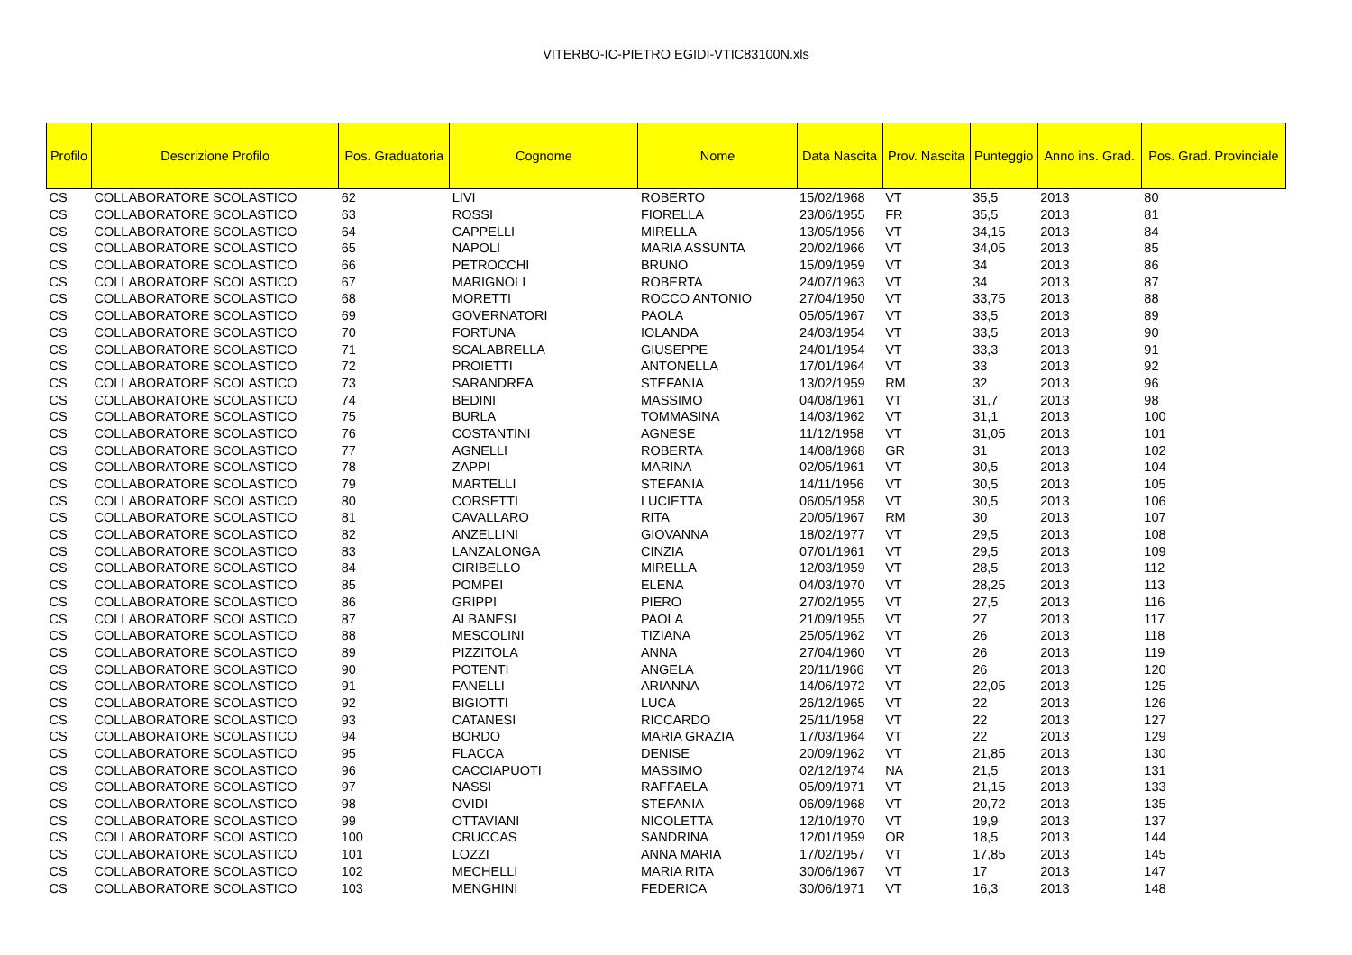VITERBO-IC-PIETRO EGIDI-VTIC83100N.xls
| Profilo | Descrizione Profilo | Pos. Graduatoria | Cognome | Nome | Data Nascita | Prov. Nascita | Punteggio | Anno ins. Grad. | Pos. Grad. Provinciale |
| --- | --- | --- | --- | --- | --- | --- | --- | --- | --- |
| CS | COLLABORATORE SCOLASTICO | 62 | LIVI | ROBERTO | 15/02/1968 | VT | 35,5 | 2013 | 80 |
| CS | COLLABORATORE SCOLASTICO | 63 | ROSSI | FIORELLA | 23/06/1955 | FR | 35,5 | 2013 | 81 |
| CS | COLLABORATORE SCOLASTICO | 64 | CAPPELLI | MIRELLA | 13/05/1956 | VT | 34,15 | 2013 | 84 |
| CS | COLLABORATORE SCOLASTICO | 65 | NAPOLI | MARIA ASSUNTA | 20/02/1966 | VT | 34,05 | 2013 | 85 |
| CS | COLLABORATORE SCOLASTICO | 66 | PETROCCHI | BRUNO | 15/09/1959 | VT | 34 | 2013 | 86 |
| CS | COLLABORATORE SCOLASTICO | 67 | MARIGNOLI | ROBERTA | 24/07/1963 | VT | 34 | 2013 | 87 |
| CS | COLLABORATORE SCOLASTICO | 68 | MORETTI | ROCCO ANTONIO | 27/04/1950 | VT | 33,75 | 2013 | 88 |
| CS | COLLABORATORE SCOLASTICO | 69 | GOVERNATORI | PAOLA | 05/05/1967 | VT | 33,5 | 2013 | 89 |
| CS | COLLABORATORE SCOLASTICO | 70 | FORTUNA | IOLANDA | 24/03/1954 | VT | 33,5 | 2013 | 90 |
| CS | COLLABORATORE SCOLASTICO | 71 | SCALABRELLA | GIUSEPPE | 24/01/1954 | VT | 33,3 | 2013 | 91 |
| CS | COLLABORATORE SCOLASTICO | 72 | PROIETTI | ANTONELLA | 17/01/1964 | VT | 33 | 2013 | 92 |
| CS | COLLABORATORE SCOLASTICO | 73 | SARANDREA | STEFANIA | 13/02/1959 | RM | 32 | 2013 | 96 |
| CS | COLLABORATORE SCOLASTICO | 74 | BEDINI | MASSIMO | 04/08/1961 | VT | 31,7 | 2013 | 98 |
| CS | COLLABORATORE SCOLASTICO | 75 | BURLA | TOMMASINA | 14/03/1962 | VT | 31,1 | 2013 | 100 |
| CS | COLLABORATORE SCOLASTICO | 76 | COSTANTINI | AGNESE | 11/12/1958 | VT | 31,05 | 2013 | 101 |
| CS | COLLABORATORE SCOLASTICO | 77 | AGNELLI | ROBERTA | 14/08/1968 | GR | 31 | 2013 | 102 |
| CS | COLLABORATORE SCOLASTICO | 78 | ZAPPI | MARINA | 02/05/1961 | VT | 30,5 | 2013 | 104 |
| CS | COLLABORATORE SCOLASTICO | 79 | MARTELLI | STEFANIA | 14/11/1956 | VT | 30,5 | 2013 | 105 |
| CS | COLLABORATORE SCOLASTICO | 80 | CORSETTI | LUCIETTA | 06/05/1958 | VT | 30,5 | 2013 | 106 |
| CS | COLLABORATORE SCOLASTICO | 81 | CAVALLARO | RITA | 20/05/1967 | RM | 30 | 2013 | 107 |
| CS | COLLABORATORE SCOLASTICO | 82 | ANZELLINI | GIOVANNA | 18/02/1977 | VT | 29,5 | 2013 | 108 |
| CS | COLLABORATORE SCOLASTICO | 83 | LANZALONGA | CINZIA | 07/01/1961 | VT | 29,5 | 2013 | 109 |
| CS | COLLABORATORE SCOLASTICO | 84 | CIRIBELLO | MIRELLA | 12/03/1959 | VT | 28,5 | 2013 | 112 |
| CS | COLLABORATORE SCOLASTICO | 85 | POMPEI | ELENA | 04/03/1970 | VT | 28,25 | 2013 | 113 |
| CS | COLLABORATORE SCOLASTICO | 86 | GRIPPI | PIERO | 27/02/1955 | VT | 27,5 | 2013 | 116 |
| CS | COLLABORATORE SCOLASTICO | 87 | ALBANESI | PAOLA | 21/09/1955 | VT | 27 | 2013 | 117 |
| CS | COLLABORATORE SCOLASTICO | 88 | MESCOLINI | TIZIANA | 25/05/1962 | VT | 26 | 2013 | 118 |
| CS | COLLABORATORE SCOLASTICO | 89 | PIZZITOLA | ANNA | 27/04/1960 | VT | 26 | 2013 | 119 |
| CS | COLLABORATORE SCOLASTICO | 90 | POTENTI | ANGELA | 20/11/1966 | VT | 26 | 2013 | 120 |
| CS | COLLABORATORE SCOLASTICO | 91 | FANELLI | ARIANNA | 14/06/1972 | VT | 22,05 | 2013 | 125 |
| CS | COLLABORATORE SCOLASTICO | 92 | BIGIOTTI | LUCA | 26/12/1965 | VT | 22 | 2013 | 126 |
| CS | COLLABORATORE SCOLASTICO | 93 | CATANESI | RICCARDO | 25/11/1958 | VT | 22 | 2013 | 127 |
| CS | COLLABORATORE SCOLASTICO | 94 | BORDO | MARIA GRAZIA | 17/03/1964 | VT | 22 | 2013 | 129 |
| CS | COLLABORATORE SCOLASTICO | 95 | FLACCA | DENISE | 20/09/1962 | VT | 21,85 | 2013 | 130 |
| CS | COLLABORATORE SCOLASTICO | 96 | CACCIAPUOTI | MASSIMO | 02/12/1974 | NA | 21,5 | 2013 | 131 |
| CS | COLLABORATORE SCOLASTICO | 97 | NASSI | RAFFAELA | 05/09/1971 | VT | 21,15 | 2013 | 133 |
| CS | COLLABORATORE SCOLASTICO | 98 | OVIDI | STEFANIA | 06/09/1968 | VT | 20,72 | 2013 | 135 |
| CS | COLLABORATORE SCOLASTICO | 99 | OTTAVIANI | NICOLETTA | 12/10/1970 | VT | 19,9 | 2013 | 137 |
| CS | COLLABORATORE SCOLASTICO | 100 | CRUCCAS | SANDRINA | 12/01/1959 | OR | 18,5 | 2013 | 144 |
| CS | COLLABORATORE SCOLASTICO | 101 | LOZZI | ANNA MARIA | 17/02/1957 | VT | 17,85 | 2013 | 145 |
| CS | COLLABORATORE SCOLASTICO | 102 | MECHELLI | MARIA RITA | 30/06/1967 | VT | 17 | 2013 | 147 |
| CS | COLLABORATORE SCOLASTICO | 103 | MENGHINI | FEDERICA | 30/06/1971 | VT | 16,3 | 2013 | 148 |